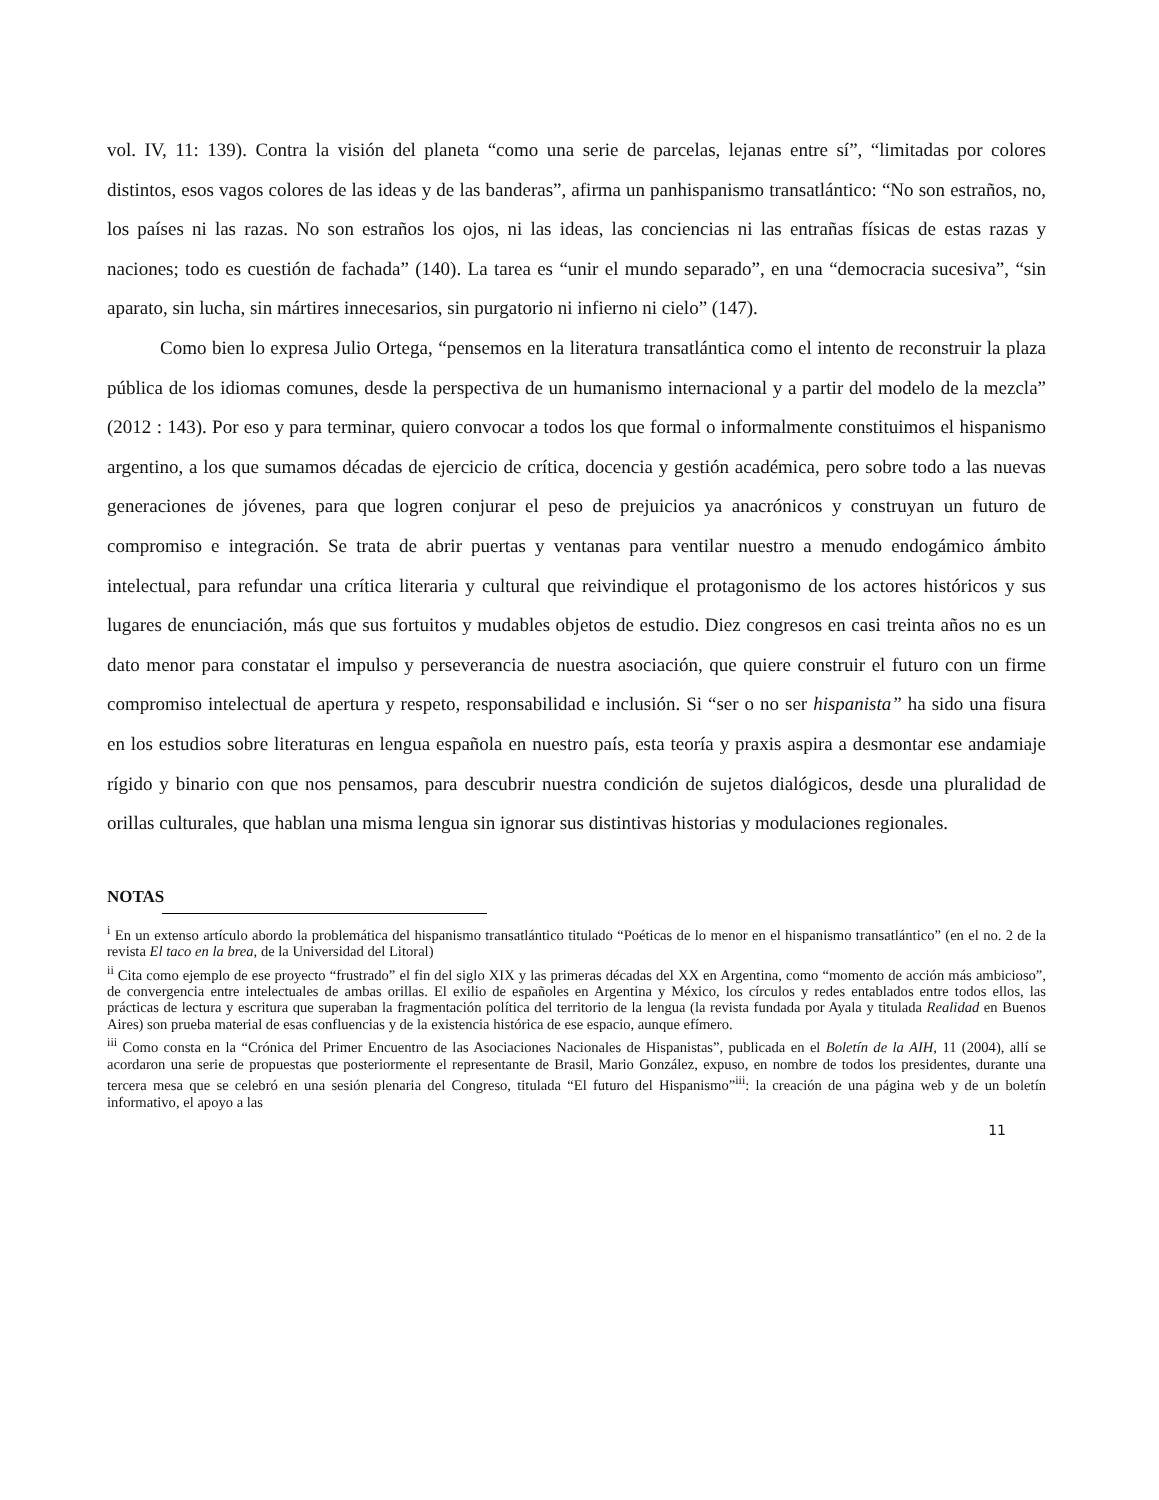vol. IV, 11: 139). Contra la visión del planeta “como una serie de parcelas, lejanas entre sí”, “limitadas por colores distintos, esos vagos colores de las ideas y de las banderas”, afirma un panhispanismo transatlántico: “No son estraños, no, los países ni las razas. No son estraños los ojos, ni las ideas, las conciencias ni las entrañas físicas de estas razas y naciones; todo es cuestión de fachada” (140). La tarea es “unir el mundo separado”, en una “democracia sucesiva”, “sin aparato, sin lucha, sin mártires innecesarios, sin purgatorio ni infierno ni cielo” (147).
Como bien lo expresa Julio Ortega, “pensemos en la literatura transatlántica como el intento de reconstruir la plaza pública de los idiomas comunes, desde la perspectiva de un humanismo internacional y a partir del modelo de la mezcla” (2012 : 143). Por eso y para terminar, quiero convocar a todos los que formal o informalmente constituimos el hispanismo argentino, a los que sumamos décadas de ejercicio de crítica, docencia y gestión académica, pero sobre todo a las nuevas generaciones de jóvenes, para que logren conjurar el peso de prejuicios ya anacrónicos y construyan un futuro de compromiso e integración. Se trata de abrir puertas y ventanas para ventilar nuestro a menudo endogámico ámbito intelectual, para refundar una crítica literaria y cultural que reivindique el protagonismo de los actores históricos y sus lugares de enunciación, más que sus fortuitos y mudables objetos de estudio. Diez congresos en casi treinta años no es un dato menor para constatar el impulso y perseverancia de nuestra asociación, que quiere construir el futuro con un firme compromiso intelectual de apertura y respeto, responsabilidad e inclusión. Si “ser o no ser hispanista” ha sido una fisura en los estudios sobre literaturas en lengua española en nuestro país, esta teoría y praxis aspira a desmontar ese andamiaje rígido y binario con que nos pensamos, para descubrir nuestra condición de sujetos dialógicos, desde una pluralidad de orillas culturales, que hablan una misma lengua sin ignorar sus distintivas historias y modulaciones regionales.
NOTAS
<sup>i</sup> En un extenso artículo abordo la problemática del hispanismo transatlántico titulado “Poéticas de lo menor en el hispanismo transatlántico” (en el no. 2 de la revista El taco en la brea, de la Universidad del Litoral)
<sup>ii</sup> Cita como ejemplo de ese proyecto “frustrado” el fin del siglo XIX y las primeras décadas del XX en Argentina, como “momento de acción más ambicioso”, de convergencia entre intelectuales de ambas orillas. El exilio de españoles en Argentina y México, los círculos y redes entablados entre todos ellos, las prácticas de lectura y escritura que superaban la fragmentación política del territorio de la lengua (la revista fundada por Ayala y titulada Realidad en Buenos Aires) son prueba material de esas confluencias y de la existencia histórica de ese espacio, aunque efímero.
<sup>iii</sup> Como consta en la “Crónica del Primer Encuentro de las Asociaciones Nacionales de Hispanistas”, publicada en el Boletín de la AIH, 11 (2004), allí se acordaron una serie de propuestas que posteriormente el representante de Brasil, Mario González, expuso, en nombre de todos los presidentes, durante una tercera mesa que se celebró en una sesión plenaria del Congreso, titulada “El futuro del Hispanismo”<sup>iii</sup>: la creación de una página web y de un boletín informativo, el apoyo a las
11